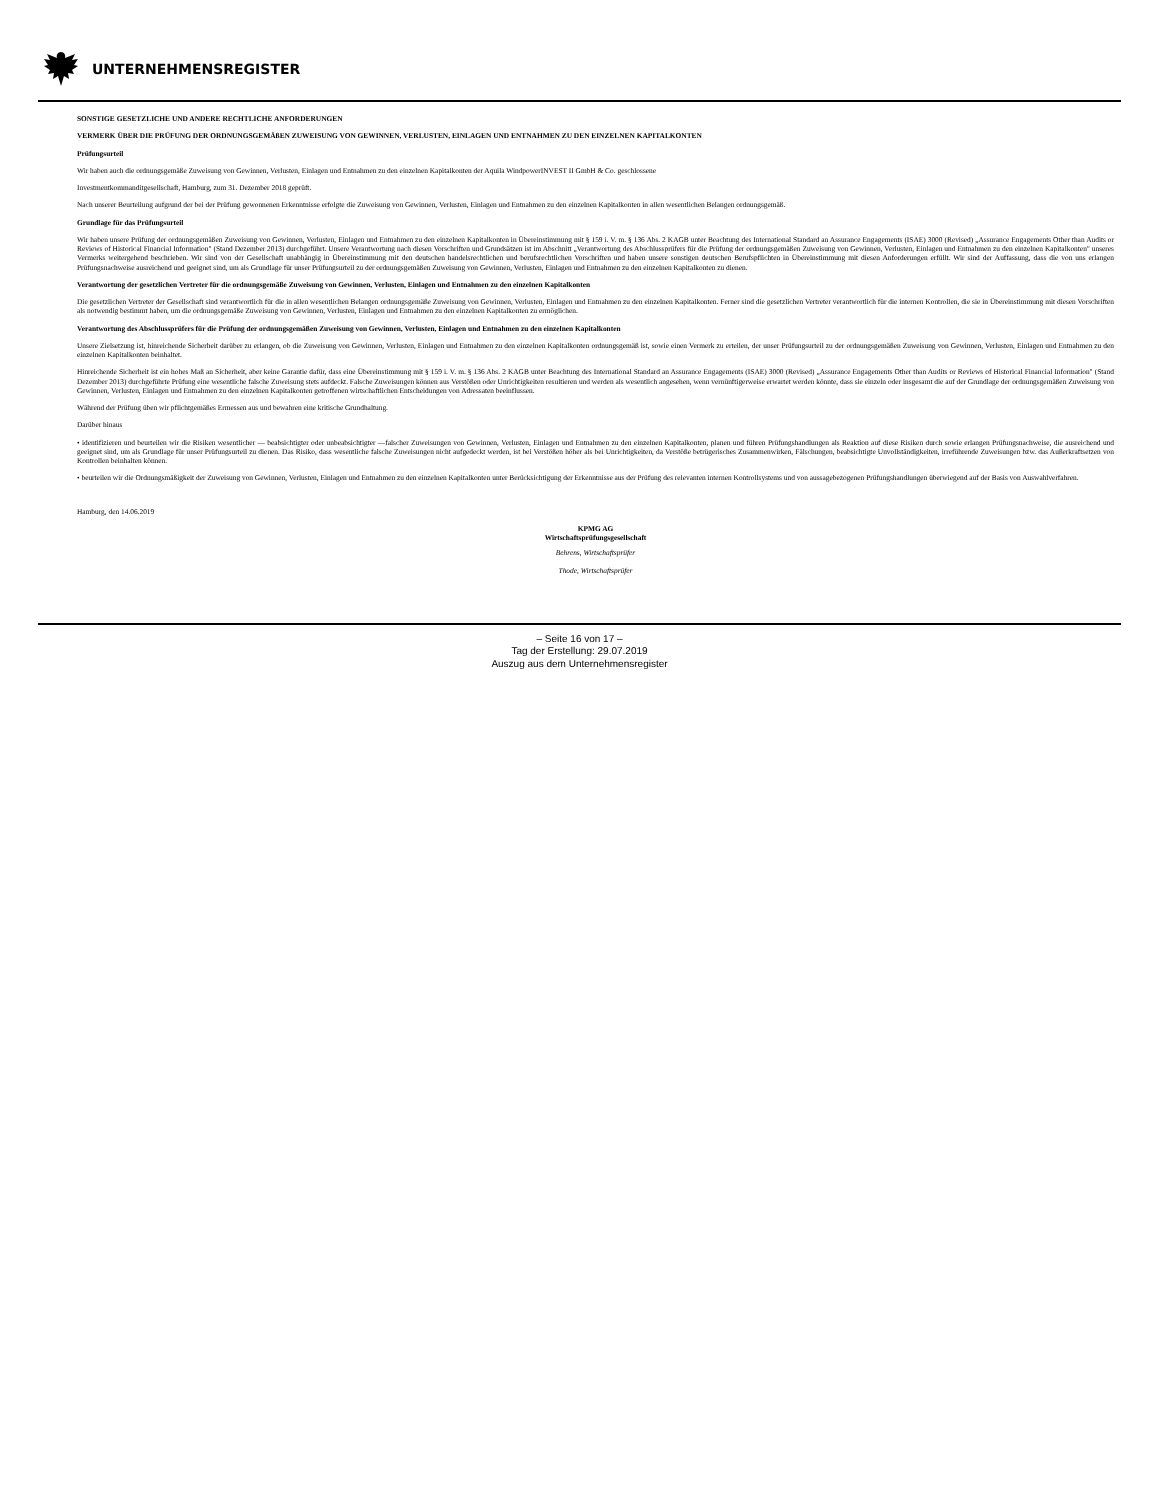UNTERNEHMENSREGISTER
SONSTIGE GESETZLICHE UND ANDERE RECHTLICHE ANFORDERUNGEN
VERMERK ÜBER DIE PRÜFUNG DER ORDNUNGSGEMÄßEN ZUWEISUNG VON GEWINNEN, VERLUSTEN, EINLAGEN UND ENTNAHMEN ZU DEN EINZELNEN KAPITALKONTEN
Prüfungsurteil
Wir haben auch die ordnungsgemäße Zuweisung von Gewinnen, Verlusten, Einlagen und Entnahmen zu den einzelnen Kapitalkonten der Aquila WindpowerINVEST II GmbH & Co. geschlossene
Investmentkommanditgesellschaft, Hamburg, zum 31. Dezember 2018 geprüft.
Nach unserer Beurteilung aufgrund der bei der Prüfung gewonnenen Erkenntnisse erfolgte die Zuweisung von Gewinnen, Verlusten, Einlagen und Entnahmen zu den einzelnen Kapitalkonten in allen wesentlichen Belangen ordnungsgemäß.
Grundlage für das Prüfungsurteil
Wir haben unsere Prüfung der ordnungsgemäßen Zuweisung von Gewinnen, Verlusten, Einlagen und Entnahmen zu den einzelnen Kapitalkonten in Übereinstimmung mit § 159 i. V. m. § 136 Abs. 2 KAGB unter Beachtung des International Standard an Assurance Engagements (ISAE) 3000 (Revised) „Assurance Engagements Other than Audits or Reviews of Historical Financial Information" (Stand Dezember 2013) durchgeführt. Unsere Verantwortung nach diesen Vorschriften und Grundsätzen ist im Abschnitt „Verantwortung des Abschlussprüfers für die Prüfung der ordnungsgemäßen Zuweisung von Gewinnen, Verlusten, Einlagen und Entnahmen zu den einzelnen Kapitalkonten" unseres Vermerks weitergehend beschrieben. Wir sind von der Gesellschaft unabhängig in Übereinstimmung mit den deutschen handelsrechtlichen und berufsrechtlichen Vorschriften und haben unsere sonstigen deutschen Berufspflichten in Übereinstimmung mit diesen Anforderungen erfüllt. Wir sind der Auffassung, dass die von uns erlangen Prüfungsnachweise ausreichend und geeignet sind, um als Grundlage für unser Prüfungsurteil zu der ordnungsgemäßen Zuweisung von Gewinnen, Verlusten, Einlagen und Entnahmen zu den einzelnen Kapitalkonten zu dienen.
Verantwortung der gesetzlichen Vertreter für die ordnungsgemäße Zuweisung von Gewinnen, Verlusten, Einlagen und Entnahmen zu den einzelnen Kapitalkonten
Die gesetzlichen Vertreter der Gesellschaft sind verantwortlich für die in allen wesentlichen Belangen ordnungsgemäße Zuweisung von Gewinnen, Verlusten, Einlagen und Entnahmen zu den einzelnen Kapitalkonten. Ferner sind die gesetzlichen Vertreter verantwortlich für die internen Kontrollen, die sie in Übereinstimmung mit diesen Vorschriften als notwendig bestimmt haben, um die ordnungsgemäße Zuweisung von Gewinnen, Verlusten, Einlagen und Entnahmen zu den einzelnen Kapitalkonten zu ermöglichen.
Verantwortung des Abschlussprüfers für die Prüfung der ordnungsgemäßen Zuweisung von Gewinnen, Verlusten, Einlagen und Entnahmen zu den einzelnen Kapitalkonten
Unsere Zielsetzung ist, hinreichende Sicherheit darüber zu erlangen, ob die Zuweisung von Gewinnen, Verlusten, Einlagen und Entnahmen zu den einzelnen Kapitalkonten ordnungsgemäß ist, sowie einen Vermerk zu erteilen, der unser Prüfungsurteil zu der ordnungsgemäßen Zuweisung von Gewinnen, Verlusten, Einlagen und Entnahmen zu den einzelnen Kapitalkonten beinhaltet.
Hinreichende Sicherheit ist ein hohes Maß an Sicherheit, aber keine Garantie dafür, dass eine Übereinstimmung mit § 159 i. V. m. § 136 Abs. 2 KAGB unter Beachtung des International Standard an Assurance Engagements (ISAE) 3000 (Revised) „Assurance Engagements Other than Audits or Reviews of Historical Financial Information" (Stand Dezember 2013) durchgeführte Prüfung eine wesentliche falsche Zuweisung stets aufdeckt. Falsche Zuweisungen können aus Verstößen oder Unrichtigkeiten resultieren und werden als wesentlich angesehen, wenn vernünftigerweise erwartet werden könnte, dass sie einzeln oder insgesamt die auf der Grundlage der ordnungsgemäßen Zuweisung von Gewinnen, Verlusten, Einlagen und Entnahmen zu den einzelnen Kapitalkonten getroffenen wirtschaftlichen Entscheidungen von Adressaten beeinflussen.
Während der Prüfung üben wir pflichtgemäßes Ermessen aus und bewahren eine kritische Grundhaltung.
Darüber hinaus
• identifizieren und beurteilen wir die Risiken wesentlicher — beabsichtigter oder unbeabsichtigter —falscher Zuweisungen von Gewinnen, Verlusten, Einlagen und Entnahmen zu den einzelnen Kapitalkonten, planen und führen Prüfungshandlungen als Reaktion auf diese Risiken durch sowie erlangen Prüfungsnachweise, die ausreichend und geeignet sind, um als Grundlage für unser Prüfungsurteil zu dienen. Das Risiko, dass wesentliche falsche Zuweisungen nicht aufgedeckt werden, ist bei Verstößen höher als bei Unrichtigkeiten, da Verstöße betrügerisches Zusammenwirken, Fälschungen, beabsichtigte Unvollständigkeiten, irreführende Zuweisungen bzw. das Außerkraftsetzen von Kontrollen beinhalten können.
• beurteilen wir die Ordnungsmäßigkeit der Zuweisung von Gewinnen, Verlusten, Einlagen und Entnahmen zu den einzelnen Kapitalkonten unter Berücksichtigung der Erkenntnisse aus der Prüfung des relevanten internen Kontrollsystems und von aussagebezogenen Prüfungshandlungen überwiegend auf der Basis von Auswahlverfahren.
Hamburg, den 14.06.2019
KPMG AG
Wirtschaftsprüfungsgesellschaft
Behrens, Wirtschaftsprüfer
Thode, Wirtschaftsprüfer
– Seite 16 von 17 –
Tag der Erstellung: 29.07.2019
Auszug aus dem Unternehmensregister